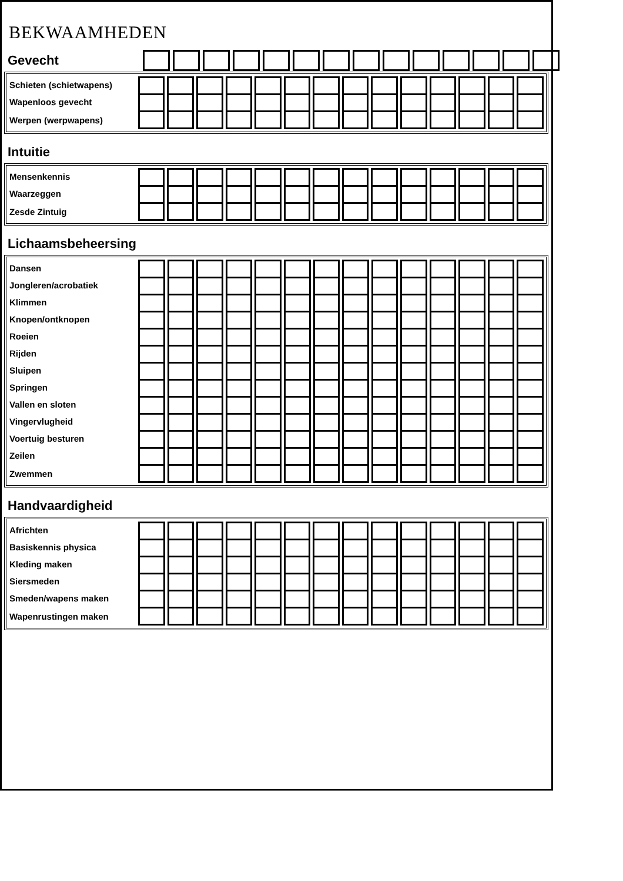BEKWAAMHEDEN
Gevecht
| Schieten (schietwapens) | | | | | | | | | | | | | | |
| Wapenloos gevecht | | | | | | | | | | | | | | |
| Werpen (werpwapens) | | | | | | | | | | | | | | |
Intuitie
| Mensenkennis | | | | | | | | | | | | | | |
| Waarzeggen | | | | | | | | | | | | | | |
| Zesde Zintuig | | | | | | | | | | | | | | |
Lichaamsbeheersing
| Dansen | | | | | | | | | | | | | | |
| Jongleren/acrobatiek | | | | | | | | | | | | | | |
| Klimmen | | | | | | | | | | | | | | |
| Knopen/ontknopen | | | | | | | | | | | | | | |
| Roeien | | | | | | | | | | | | | | |
| Rijden | | | | | | | | | | | | | | |
| Sluipen | | | | | | | | | | | | | | |
| Springen | | | | | | | | | | | | | | |
| Vallen en sloten | | | | | | | | | | | | | | |
| Vingervlugheid | | | | | | | | | | | | | | |
| Voertuig besturen | | | | | | | | | | | | | | |
| Zeilen | | | | | | | | | | | | | | |
| Zwemmen | | | | | | | | | | | | | | |
Handvaardigheid
| Africhten | | | | | | | | | | | | | | |
| Basiskennis physica | | | | | | | | | | | | | | |
| Kleding maken | | | | | | | | | | | | | | |
| Siersmeden | | | | | | | | | | | | | | |
| Smeden/wapens maken | | | | | | | | | | | | | | |
| Wapenrustingen maken | | | | | | | | | | | | | | |